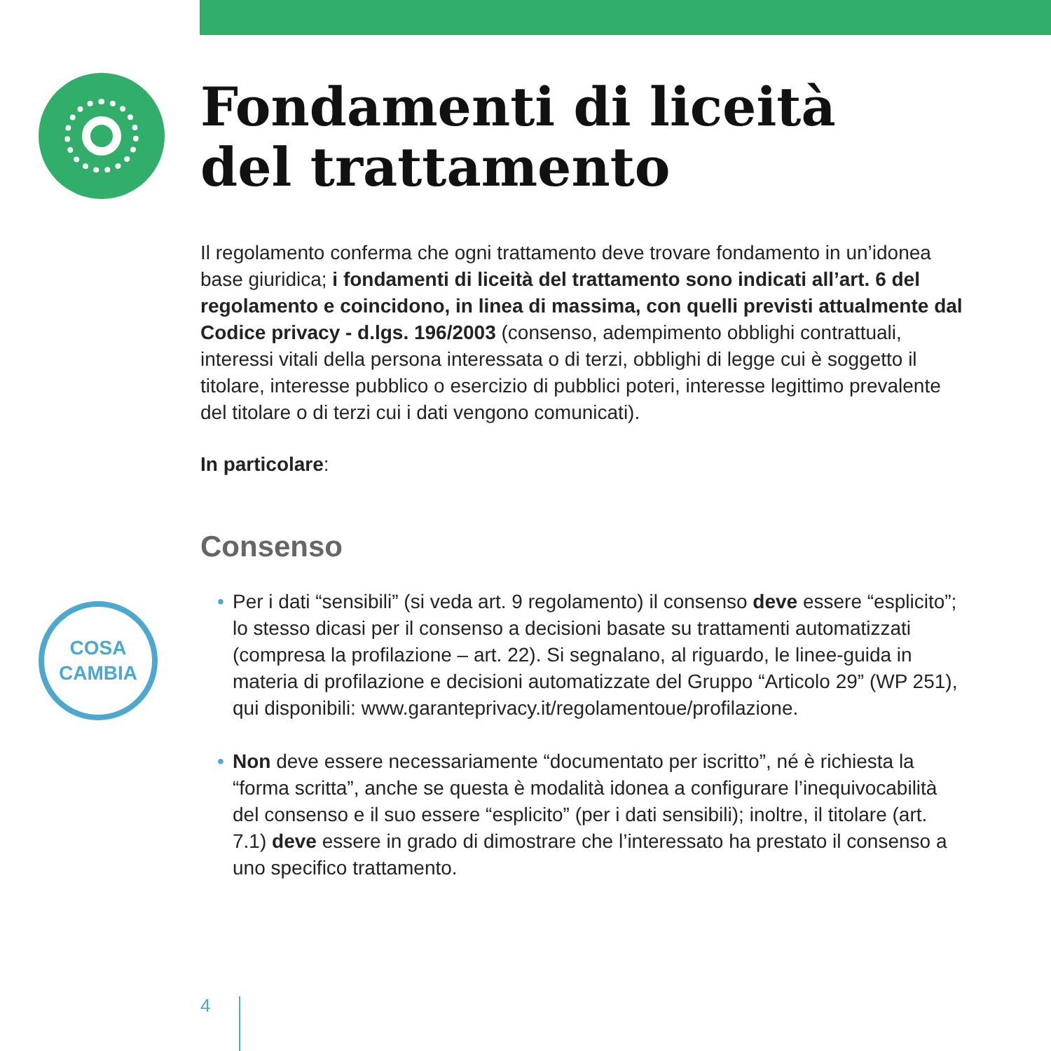COSA
CAMBIA
Fondamenti di liceità
del trattamento
Il regolamento conferma che ogni trattamento deve trovare fondamento in un’idonea base giuridica; i fondamenti di liceità del trattamento sono indicati all’art. 6 del regolamento e coincidono, in linea di massima, con quelli previsti attualmente dal Codice privacy - d.lgs. 196/2003 (consenso, adempimento obblighi contrattuali, interessi vitali della persona interessata o di terzi, obblighi di legge cui è soggetto il titolare, interesse pubblico o esercizio di pubblici poteri, interesse legittimo prevalente del titolare o di terzi cui i dati vengono comunicati).
In particolare:
Consenso
• Per i dati “sensibili” (si veda art. 9 regolamento) il consenso deve essere “esplicito”; lo stesso dicasi per il consenso a decisioni basate su trattamenti automatizzati (compresa la profilazione – art. 22). Si segnalano, al riguardo, le linee-guida in materia di profilazione e decisioni automatizzate del Gruppo “Articolo 29” (WP 251), qui disponibili: www.garanteprivacy.it/regolamentoue/profilazione.
• Non deve essere necessariamente “documentato per iscritto”, né è richiesta la “forma scritta”, anche se questa è modalità idonea a configurare l’inequivocabilità del consenso e il suo essere “esplicito” (per i dati sensibili); inoltre, il titolare (art. 7.1) deve essere in grado di dimostrare che l’interessato ha prestato il consenso a uno specifico trattamento.
4